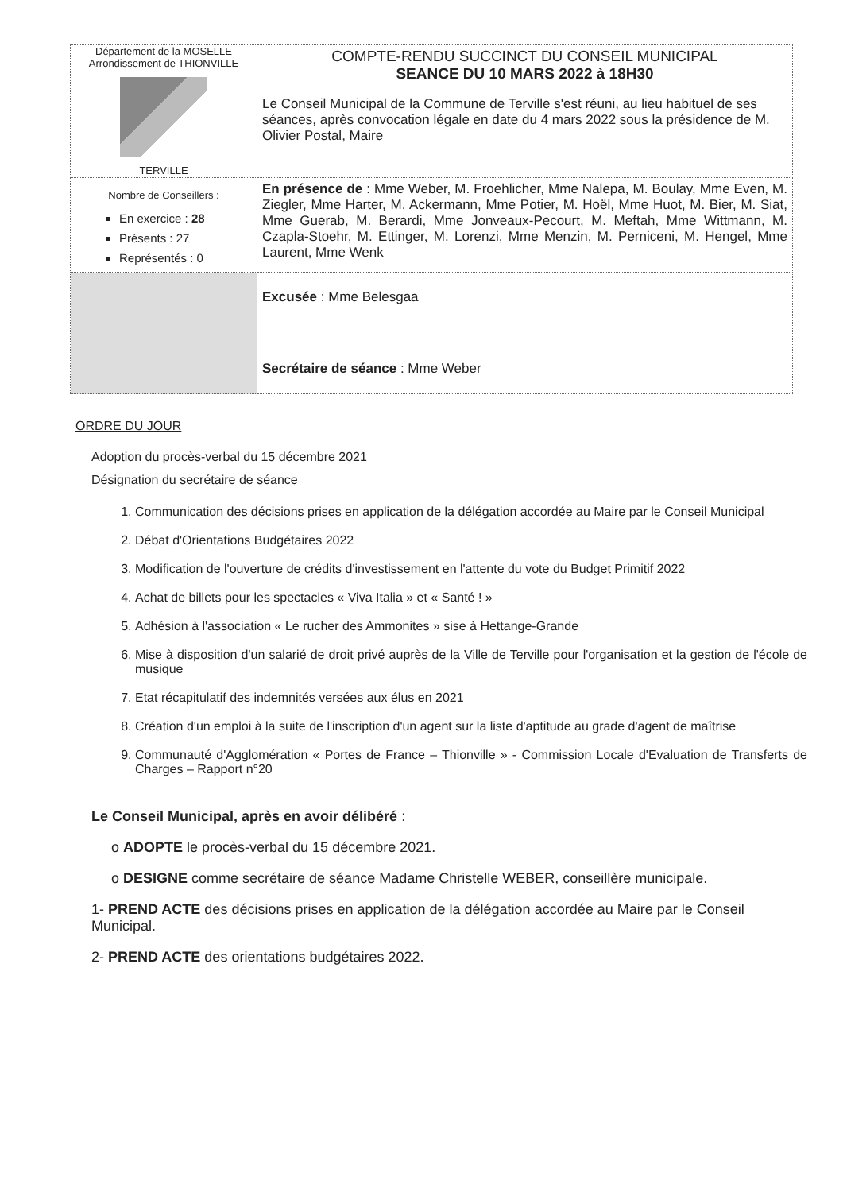| Département de la MOSELLE Arrondissement de THIONVILLE TERVILLE | COMPTE-RENDU SUCCINCT DU CONSEIL MUNICIPAL SEANCE DU 10 MARS 2022 à 18H30 Le Conseil Municipal de la Commune de Terville s'est réuni, au lieu habituel de ses séances, après convocation légale en date du 4 mars 2022 sous la présidence de M. Olivier Postal, Maire |
| Nombre de Conseillers : En exercice : 28 Présents : 27 Représentés : 0 | En présence de : Mme Weber, M. Froehlicher, Mme Nalepa, M. Boulay, Mme Even, M. Ziegler, Mme Harter, M. Ackermann, Mme Potier, M. Hoël, Mme Huot, M. Bier, M. Siat, Mme Guerab, M. Berardi, Mme Jonveaux-Pecourt, M. Meftah, Mme Wittmann, M. Czapla-Stoehr, M. Ettinger, M. Lorenzi, Mme Menzin, M. Perniceni, M. Hengel, Mme Laurent, Mme Wenk |
| | Excusée : Mme Belesgaa Secrétaire de séance : Mme Weber |
ORDRE DU JOUR
Adoption du procès-verbal du 15 décembre 2021
Désignation du secrétaire de séance
1. Communication des décisions prises en application de la délégation accordée au Maire par le Conseil Municipal
2. Débat d'Orientations Budgétaires 2022
3. Modification de l'ouverture de crédits d'investissement en l'attente du vote du Budget Primitif 2022
4. Achat de billets pour les spectacles « Viva Italia » et « Santé ! »
5. Adhésion à l'association « Le rucher des Ammonites » sise à Hettange-Grande
6. Mise à disposition d'un salarié de droit privé auprès de la Ville de Terville pour l'organisation et la gestion de l'école de musique
7. Etat récapitulatif des indemnités versées aux élus en 2021
8. Création d'un emploi à la suite de l'inscription d'un agent sur la liste d'aptitude au grade d'agent de maîtrise
9. Communauté d'Agglomération « Portes de France – Thionville » - Commission Locale d'Evaluation de Transferts de Charges – Rapport n°20
Le Conseil Municipal, après en avoir délibéré :
o ADOPTE le procès-verbal du 15 décembre 2021.
o DESIGNE comme secrétaire de séance Madame Christelle WEBER, conseillère municipale.
1- PREND ACTE des décisions prises en application de la délégation accordée au Maire par le Conseil Municipal.
2- PREND ACTE des orientations budgétaires 2022.